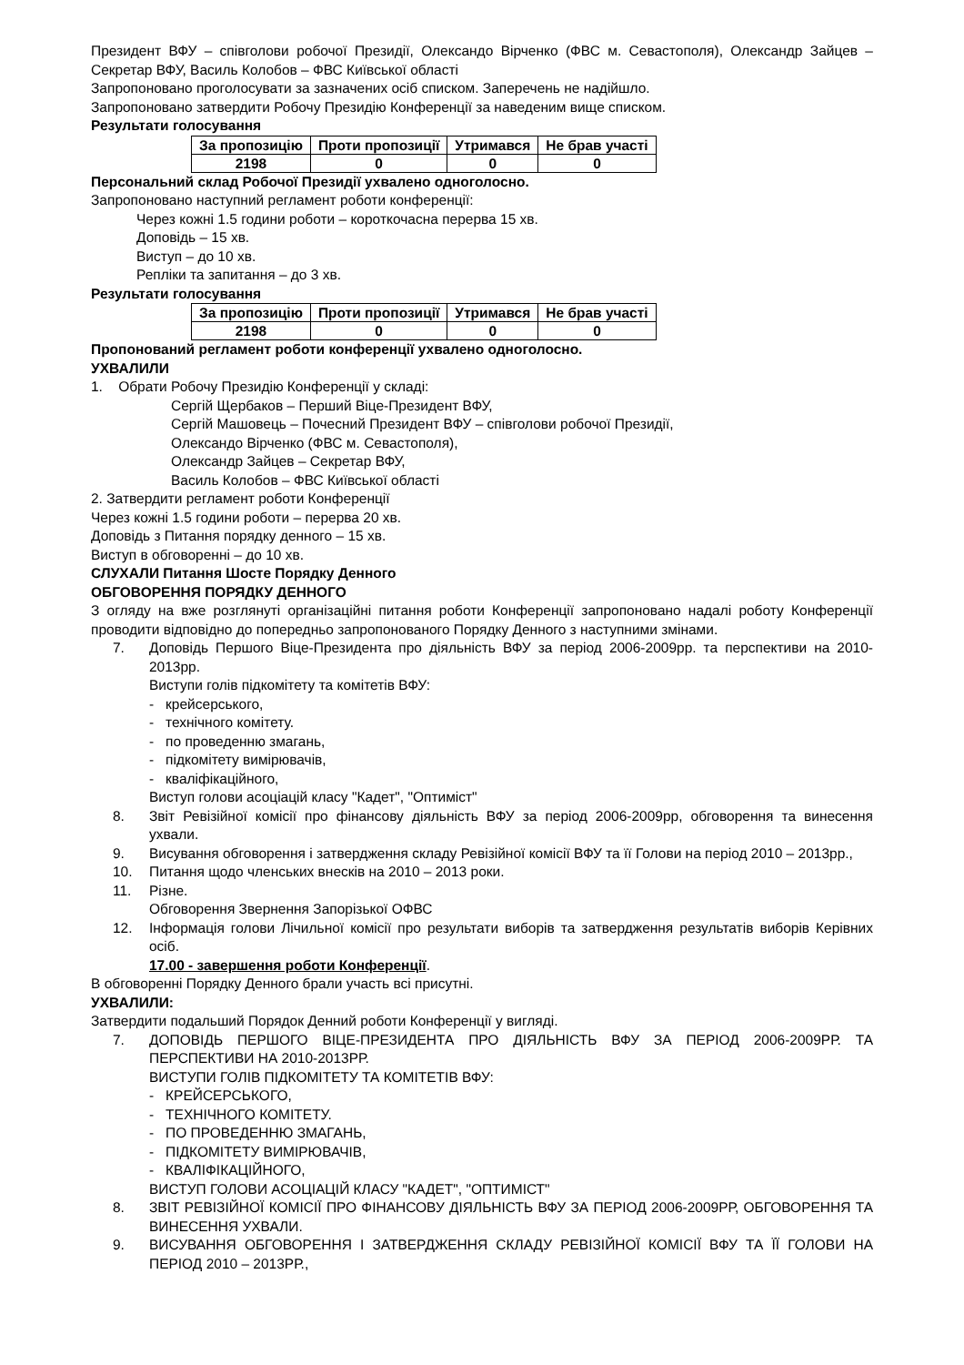Президент ВФУ – співголови робочої Президії, Олександо Вірченко (ФВС м. Севастополя), Олександр Зайцев – Секретар ВФУ, Василь Колобов – ФВС Київської області
Запропоновано проголосувати за зазначених осіб списком. Заперечень не надійшло.
Запропоновано затвердити Робочу Президію Конференції за наведеним вище списком.
Результати голосування
| За пропозицію | Проти пропозиції | Утримався | Не брав участі |
| --- | --- | --- | --- |
| 2198 | 0 | 0 | 0 |
Персональний склад Робочої Президії ухвалено одноголосно.
Запропоновано наступний регламент роботи конференції:
Через кожні 1.5 години роботи – короткочасна перерва 15 хв.
Доповідь – 15 хв.
Виступ – до 10 хв.
Репліки та запитання – до 3 хв.
Результати голосування
| За пропозицію | Проти пропозиції | Утримався | Не брав участі |
| --- | --- | --- | --- |
| 2198 | 0 | 0 | 0 |
Пропонований регламент роботи конференції ухвалено одноголосно.
УХВАЛИЛИ
1. Обрати Робочу Президію Конференції у складі:
Сергій Щербаков – Перший Віце-Президент ВФУ,
Сергій Машовець – Почесний Президент ВФУ – співголови робочої Президії,
Олександо Вірченко (ФВС м. Севастополя),
Олександр Зайцев – Секретар ВФУ,
Василь Колобов – ФВС Київської області
2. Затвердити регламент роботи Конференції
Через кожні 1.5 години роботи – перерва 20 хв.
Доповідь з Питання порядку денного – 15 хв.
Виступ в обговоренні – до 10 хв.
СЛУХАЛИ Питання Шосте Порядку Денного
ОБГОВОРЕННЯ ПОРЯДКУ ДЕННОГО
З огляду на вже розглянуті організаційні питання роботи Конференції запропоновано надалі роботу Конференції проводити відповідно до попередньо запропонованого Порядку Денного з наступними змінами.
7. Доповідь Першого Віце-Президента про діяльність ВФУ за період 2006-2009рр. та перспективи на 2010-2013рр.
Виступи голів підкомітету та комітетів ВФУ:
- крейсерського,
- технічного комітету.
- по проведенню змагань,
- підкомітету вимірювачів,
- кваліфікаційного,
Виступ голови асоціацій класу "Кадет", "Оптиміст"
8. Звіт Ревізійної комісії про фінансову діяльність ВФУ за період 2006-2009рр, обговорення та винесення ухвали.
9. Висування обговорення і затвердження складу Ревізійної комісії ВФУ та її Голови на період 2010 – 2013рр.,
10. Питання щодо членських внесків на 2010 – 2013 роки.
11. Різне.
Обговорення Звернення Запорізької ОФВС
12. Інформація голови Лічильної комісії про результати виборів та затвердження результатів виборів Керівних осіб.
17.00 - завершення роботи Конференції.
В обговоренні Порядку Денного брали участь всі присутні.
УХВАЛИЛИ:
Затвердити подальший Порядок Денний роботи Конференції у вигляді.
7. ДОПОВІДЬ ПЕРШОГО ВІЦЕ-ПРЕЗИДЕНТА ПРО ДІЯЛЬНІСТЬ ВФУ ЗА ПЕРІОД 2006-2009РР. ТА ПЕРСПЕКТИВИ НА 2010-2013РР.
ВИСТУПИ ГОЛІВ ПІДКОМІТЕТУ ТА КОМІТЕТІВ ВФУ:
- КРЕЙСЕРСЬКОГО,
- ТЕХНІЧНОГО КОМІТЕТУ.
- ПО ПРОВЕДЕННЮ ЗМАГАНЬ,
- ПІДКОМІТЕТУ ВИМІРЮВАЧІВ,
- КВАЛІФІКАЦІЙНОГО,
ВИСТУП ГОЛОВИ АСОЦІАЦІЙ КЛАСУ "КАДЕТ", "ОПТИМІСТ"
8. ЗВІТ РЕВІЗІЙНОЇ КОМІСІЇ ПРО ФІНАНСОВУ ДІЯЛЬНІСТЬ ВФУ ЗА ПЕРІОД 2006-2009РР, ОБГОВОРЕННЯ ТА ВИНЕСЕННЯ УХВАЛИ.
9. ВИСУВАННЯ ОБГОВОРЕННЯ І ЗАТВЕРДЖЕННЯ СКЛАДУ РЕВІЗІЙНОЇ КОМІСІЇ ВФУ ТА ЇЇ ГОЛОВИ НА ПЕРІОД 2010 – 2013РР.,